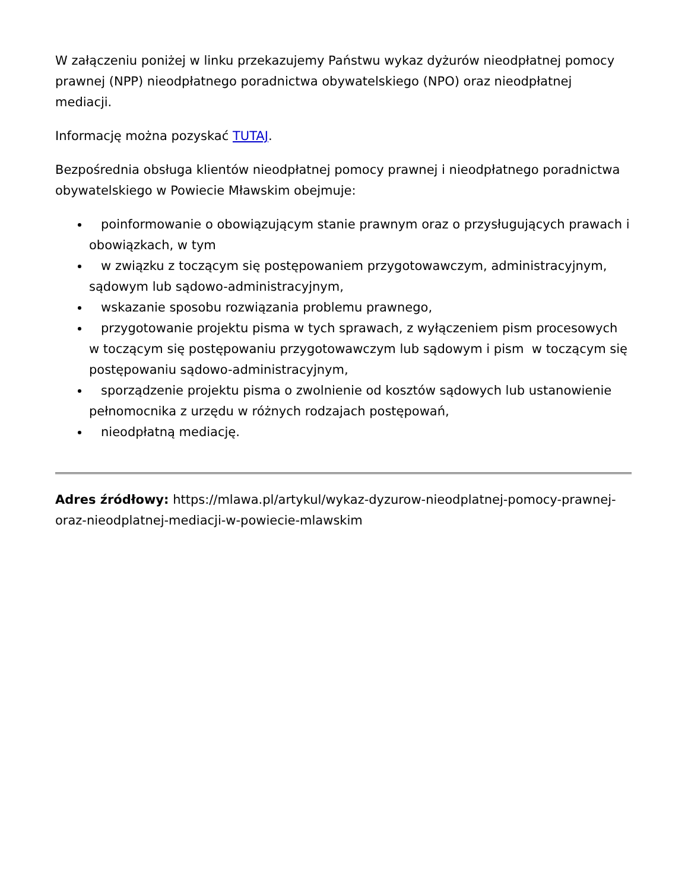W załączeniu poniżej w linku przekazujemy Państwu wykaz dyżurów nieodpłatnej pomocy prawnej (NPP) nieodpłatnego poradnictwa obywatelskiego (NPO) oraz nieodpłatnej mediacji.
Informację można pozyskać TUTAJ.
Bezpośrednia obsługa klientów nieodpłatnej pomocy prawnej i nieodpłatnego poradnictwa obywatelskiego w Powiecie Mławskim obejmuje:
poinformowanie o obowiązującym stanie prawnym oraz o przysługujących prawach i obowiązkach, w tym
w związku z toczącym się postępowaniem przygotowawczym, administracyjnym, sądowym lub sądowo-administracyjnym,
wskazanie sposobu rozwiązania problemu prawnego,
przygotowanie projektu pisma w tych sprawach, z wyłączeniem pism procesowych w toczącym się postępowaniu przygotowawczym lub sądowym i pism w toczącym się postępowaniu sądowo-administracyjnym,
sporządzenie projektu pisma o zwolnienie od kosztów sądowych lub ustanowienie pełnomocnika z urzędu w różnych rodzajach postępowań,
nieodpłatną mediację.
Adres źródłowy: https://mlawa.pl/artykul/wykaz-dyzurow-nieodplatnej-pomocy-prawnej-oraz-nieodplatnej-mediacji-w-powiecie-mlawskim